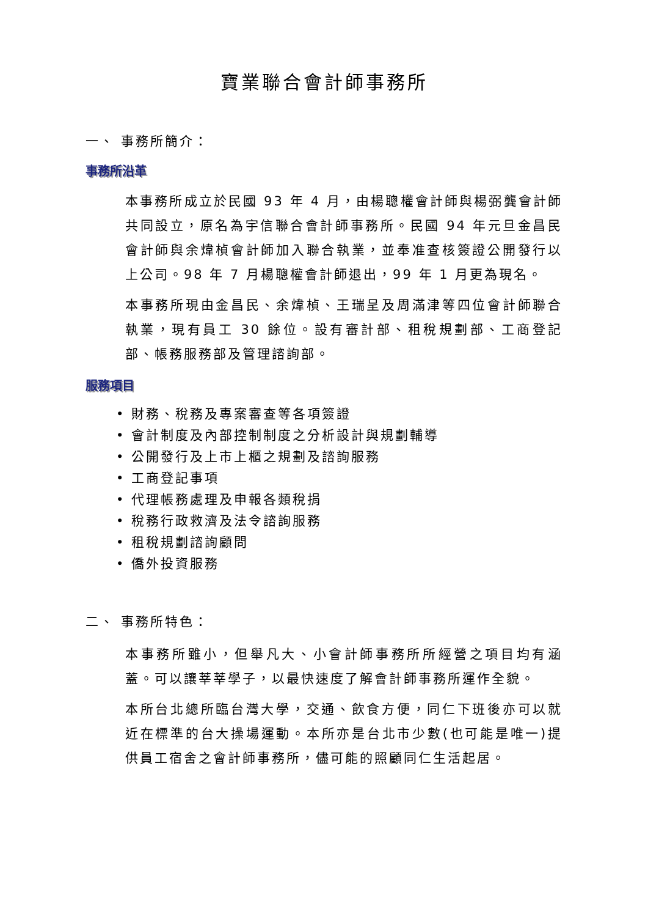寶業聯合會計師事務所
一、 事務所簡介：
事務所沿革
本事務所成立於民國 93 年 4 月，由楊聰權會計師與楊弼龔會計師共同設立，原名為宇信聯合會計師事務所。民國 94 年元旦金昌民會計師與余煒楨會計師加入聯合執業，並奉准查核簽證公開發行以上公司。98 年 7 月楊聰權會計師退出，99 年 1 月更為現名。
本事務所現由金昌民、余煒楨、王瑞呈及周滿津等四位會計師聯合執業，現有員工 30 餘位。設有審計部、租稅規劃部、工商登記部、帳務服務部及管理諮詢部。
服務項目
• 財務、稅務及專案審查等各項簽證
• 會計制度及內部控制制度之分析設計與規劃輔導
• 公開發行及上市上櫃之規劃及諮詢服務
• 工商登記事項
• 代理帳務處理及申報各類稅捐
• 稅務行政救濟及法令諮詢服務
• 租稅規劃諮詢顧問
• 僑外投資服務
二、 事務所特色：
本事務所雖小，但舉凡大、小會計師事務所所經營之項目均有涵蓋。可以讓莘莘學子，以最快速度了解會計師事務所運作全貌。
本所台北總所臨台灣大學，交通、飲食方便，同仁下班後亦可以就近在標準的台大操場運動。本所亦是台北市少數(也可能是唯一)提供員工宿舍之會計師事務所，儘可能的照顧同仁生活起居。